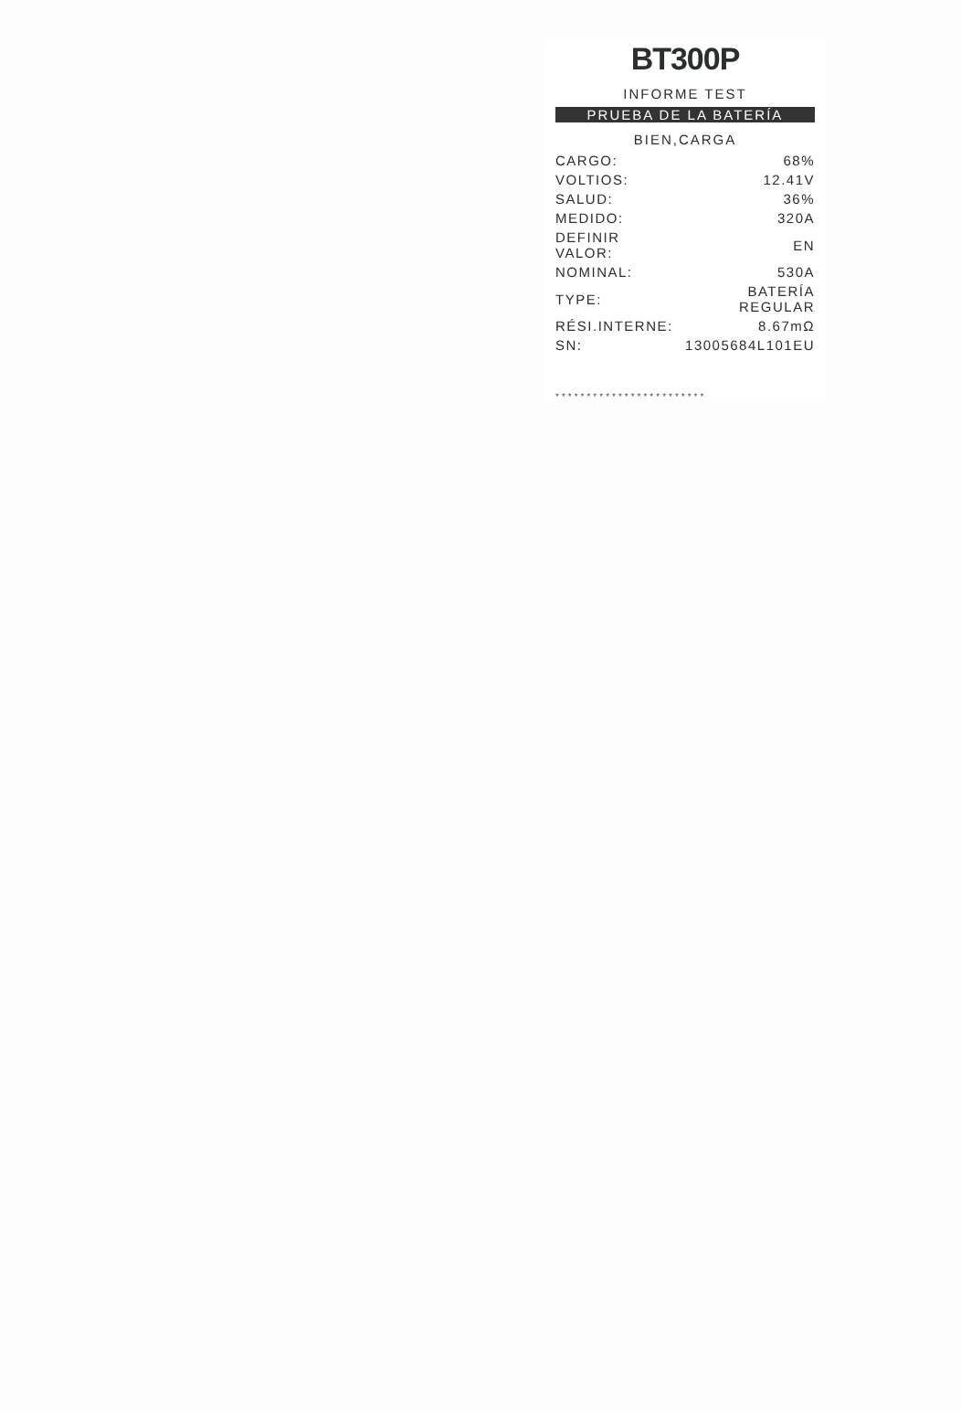BT300P
INFORME TEST
PRUEBA DE LA BATERÍA
BIEN,CARGA
| CARGO: | 68% |
| VOLTIOS: | 12.41V |
| SALUD: | 36% |
| MEDIDO: | 320A |
| DEFINIR VALOR: | EN |
| NOMINAL: | 530A |
| TYPE: | BATERÍA REGULAR |
| RÉSI.INTERNE: | 8.67mΩ |
| SN: | 13005684L101EU |
************************